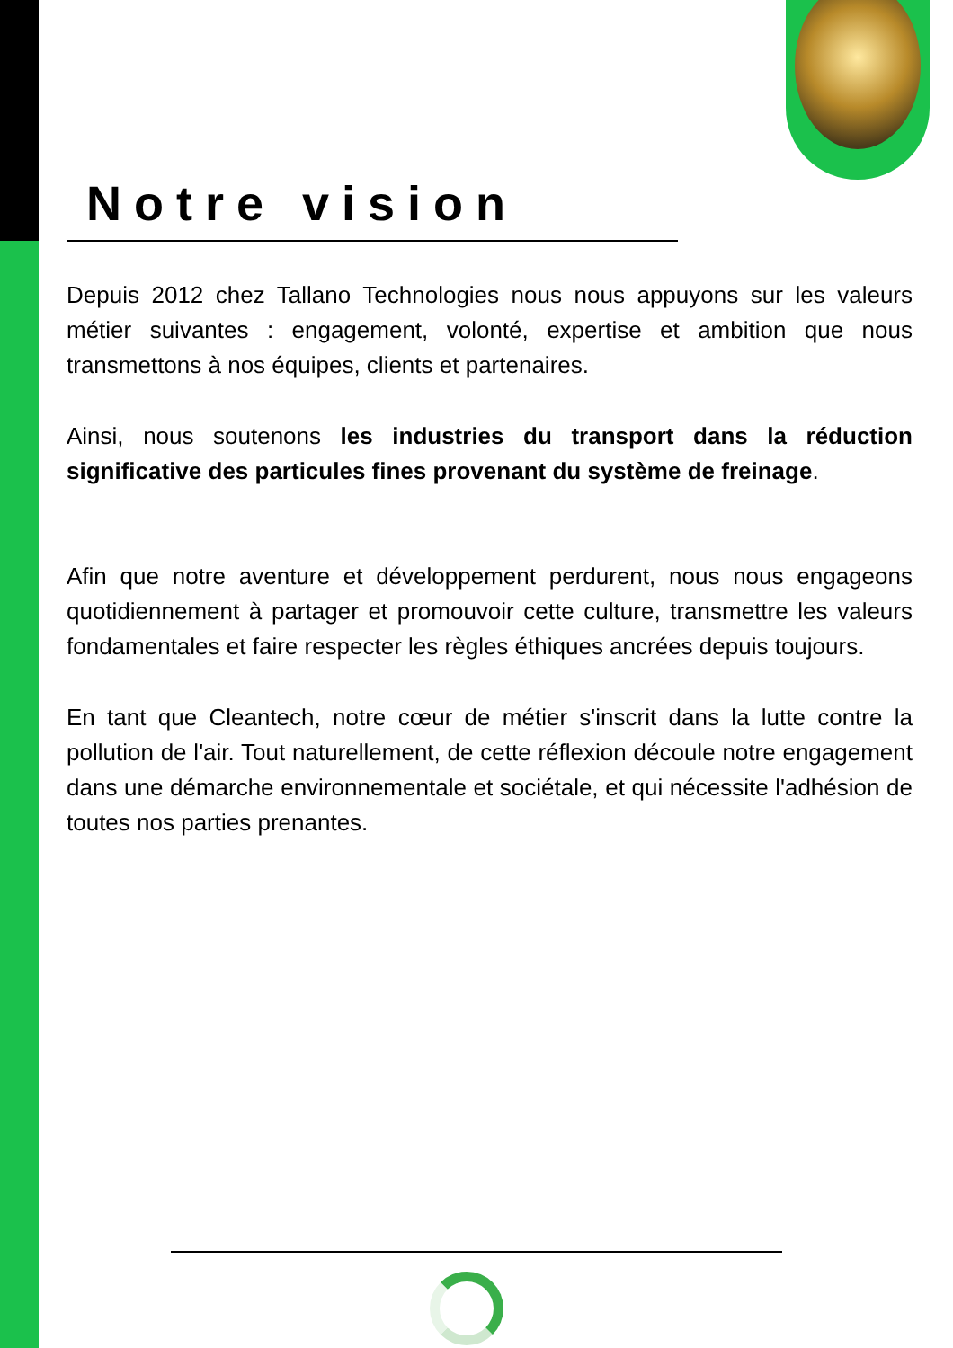Notre vision
Depuis 2012 chez Tallano Technologies nous nous appuyons sur les valeurs métier suivantes : engagement, volonté, expertise et ambition que nous transmettons à nos équipes, clients et partenaires.
Ainsi, nous soutenons les industries du transport dans la réduction significative des particules fines provenant du système de freinage.
Afin que notre aventure et développement perdurent, nous nous engageons quotidiennement à partager et promouvoir cette culture, transmettre les valeurs fondamentales et faire respecter les règles éthiques ancrées depuis toujours.
En tant que Cleantech, notre cœur de métier s'inscrit dans la lutte contre la pollution de l'air. Tout naturellement, de cette réflexion découle notre engagement dans une démarche environnementale et sociétale, et qui nécessite l'adhésion de toutes nos parties prenantes.